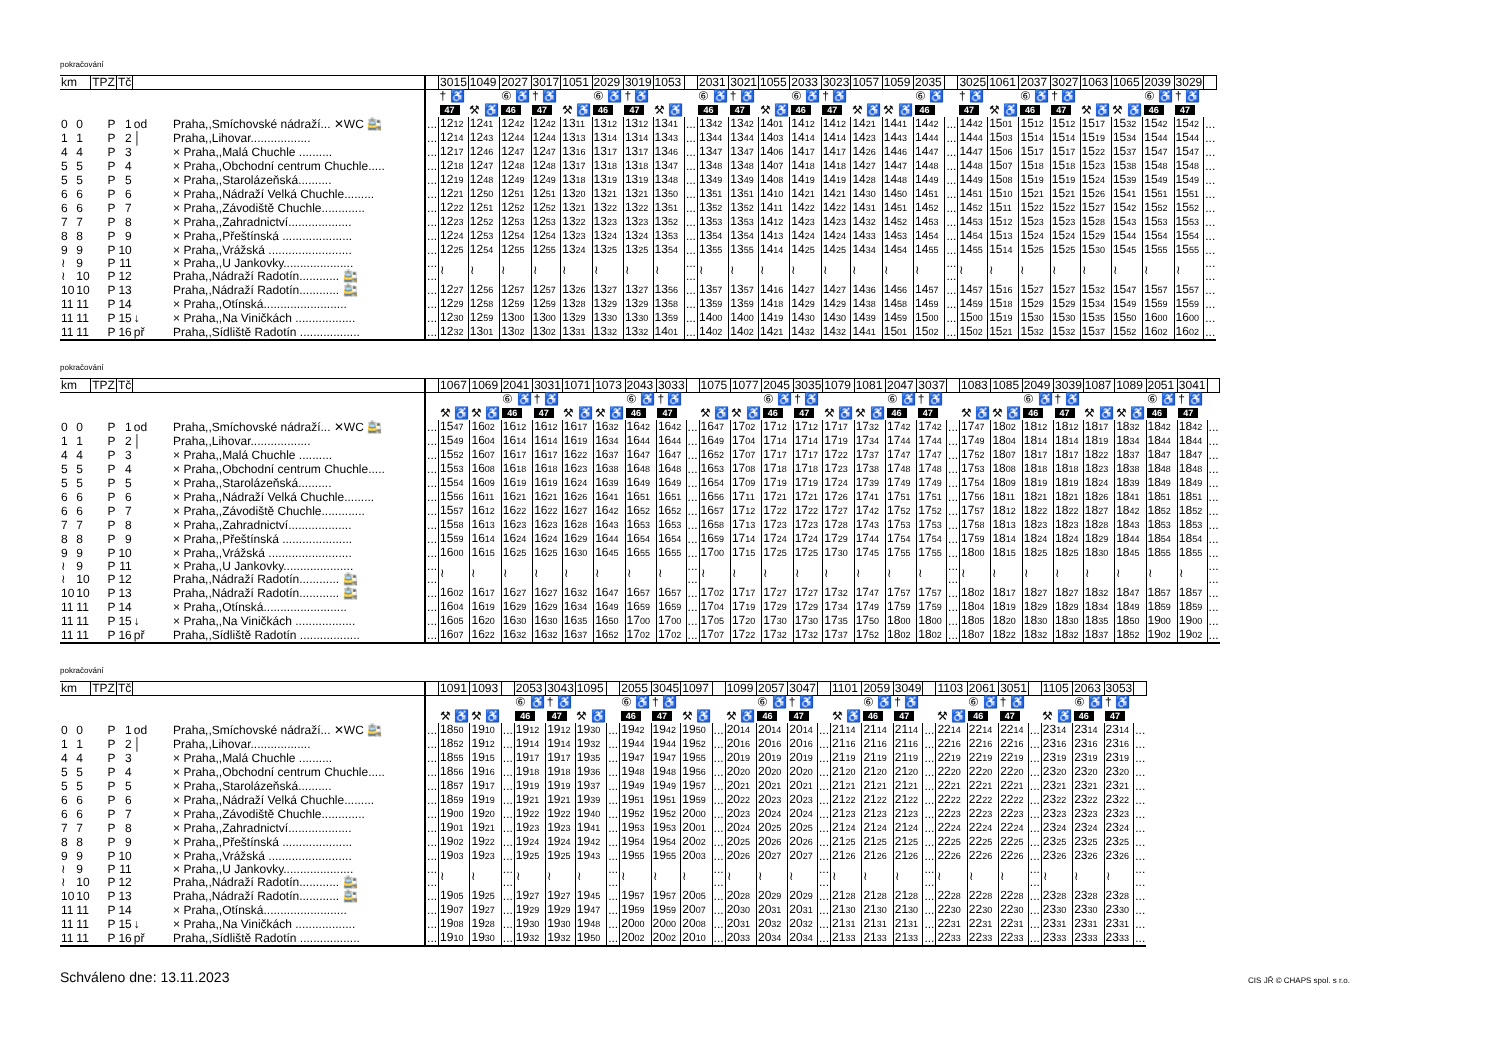pokračování
| km | | TPZ | Tč | | | | 3015 | 1049 | 2027 | 3017 | 1051 | 2029 | 3019 | 1053 | | 2031 | 3021 | 1055 | 2033 | 3023 | 1057 | 1059 | 2035 | | 3025 | 1061 | 2037 | 3027 | 1063 | 1065 | 2039 | 3029 | |
| --- | --- | --- | --- | --- | --- | --- | --- | --- | --- | --- | --- | --- | --- | --- | --- | --- | --- | --- | --- | --- | --- | --- | --- | --- | --- | --- | --- | --- | --- | --- | --- | --- | --- |
| | | | | | | | † ♿ | | ⑥ ♿ | † ♿ | | ⑥ ♿ | † ♿ | | | ⑥ ♿ | † ♿ | | ⑥ ♿ | † ♿ | | | ⑥ ♿ | | † ♿ | | ⑥ ♿ | † ♿ | | | ⑥ ♿ | † ♿ | |
| | | | | | | | 47 | ⚒ ♿ | 46 | 47 | ⚒ ♿ | 46 | 47 | ⚒ ♿ | | 46 | 47 | ⚒ ♿ | 46 | 47 | ⚒ ♿ | ⚒ ♿ | 46 | | 47 | ⚒ ♿ | 46 | 47 | ⚒ ♿ | ⚒ ♿ | 46 | 47 | |
| 0 | 0 | P | 1 | od | Praha,,Smíchovské nádraží... ✕WC 🚉 | ... | 12 12 | 12 41 | 12 42 | 12 42 | 13 11 | 13 12 | 13 12 | 13 41 | ... | 13 42 | 13 42 | 14 01 | 14 12 | 14 12 | 14 21 | 14 41 | 14 42 | ... | 14 42 | 15 01 | 15 12 | 15 12 | 15 17 | 15 32 | 15 42 | 15 42 | ... |
| 1 | 1 | P | 2 | │ | Praha,,Lihovar.................. | ... | 12 14 | 12 43 | 12 44 | 12 44 | 13 13 | 13 14 | 13 14 | 13 43 | ... | 13 44 | 13 44 | 14 03 | 14 14 | 14 14 | 14 23 | 14 43 | 14 44 | ... | 14 44 | 15 03 | 15 14 | 15 14 | 15 19 | 15 34 | 15 44 | 15 44 | ... |
| 4 | 4 | P | 3 | | × Praha,,Malá Chuchle .......... | ... | 12 17 | 12 46 | 12 47 | 12 47 | 13 16 | 13 17 | 13 17 | 13 46 | ... | 13 47 | 13 47 | 14 06 | 14 17 | 14 17 | 14 26 | 14 46 | 14 47 | ... | 14 47 | 15 06 | 15 17 | 15 17 | 15 22 | 15 37 | 15 47 | 15 47 | ... |
| 5 | 5 | P | 4 | | × Praha,,Obchodní centrum Chuchle..... | ... | 12 18 | 12 47 | 12 48 | 12 48 | 13 17 | 13 18 | 13 18 | 13 47 | ... | 13 48 | 13 48 | 14 07 | 14 18 | 14 18 | 14 27 | 14 47 | 14 48 | ... | 14 48 | 15 07 | 15 18 | 15 18 | 15 23 | 15 38 | 15 48 | 15 48 | ... |
| 5 | 5 | P | 5 | | × Praha,,Starolázeňská.......... | ... | 12 19 | 12 48 | 12 49 | 12 49 | 13 18 | 13 19 | 13 19 | 13 48 | ... | 13 49 | 13 49 | 14 08 | 14 19 | 14 19 | 14 28 | 14 48 | 14 49 | ... | 14 49 | 15 08 | 15 19 | 15 19 | 15 24 | 15 39 | 15 49 | 15 49 | ... |
| 6 | 6 | P | 6 | | × Praha,,Nádraží Velká Chuchle......... | ... | 12 21 | 12 50 | 12 51 | 12 51 | 13 20 | 13 21 | 13 21 | 13 50 | ... | 13 51 | 13 51 | 14 10 | 14 21 | 14 21 | 14 30 | 14 50 | 14 51 | ... | 14 51 | 15 10 | 15 21 | 15 21 | 15 26 | 15 41 | 15 51 | 15 51 | ... |
| 6 | 6 | P | 7 | | × Praha,,Závodiště Chuchle............. | ... | 12 22 | 12 51 | 12 52 | 12 52 | 13 21 | 13 22 | 13 22 | 13 51 | ... | 13 52 | 13 52 | 14 11 | 14 22 | 14 22 | 14 31 | 14 51 | 14 52 | ... | 14 52 | 15 11 | 15 22 | 15 22 | 15 27 | 15 42 | 15 52 | 15 52 | ... |
| 7 | 7 | P | 8 | | × Praha,,Zahradnictví................... | ... | 12 23 | 12 52 | 12 53 | 12 53 | 13 22 | 13 23 | 13 23 | 13 52 | ... | 13 53 | 13 53 | 14 12 | 14 23 | 14 23 | 14 32 | 14 52 | 14 53 | ... | 14 53 | 15 12 | 15 23 | 15 23 | 15 28 | 15 43 | 15 53 | 15 53 | ... |
| 8 | 8 | P | 9 | | × Praha,,Přeštínská ..................... | ... | 12 24 | 12 53 | 12 54 | 12 54 | 13 23 | 13 24 | 13 24 | 13 53 | ... | 13 54 | 13 54 | 14 13 | 14 24 | 14 24 | 14 33 | 14 53 | 14 54 | ... | 14 54 | 15 13 | 15 24 | 15 24 | 15 29 | 15 44 | 15 54 | 15 54 | ... |
| 9 | 9 | P | 10 | | × Praha,,Vrážská ......................... | ... | 12 25 | 12 54 | 12 55 | 12 55 | 13 24 | 13 25 | 13 25 | 13 54 | ... | 13 55 | 13 55 | 14 14 | 14 25 | 14 25 | 14 34 | 14 54 | 14 55 | ... | 14 55 | 15 14 | 15 25 | 15 25 | 15 30 | 15 45 | 15 55 | 15 55 | ... |
| ≀ | 9 | P | 11 | | × Praha,,U Jankovky..................... | ... | ≀ | ≀ | ≀ | ≀ | ≀ | ≀ | ≀ | ≀ | ... | ≀ | ≀ | ≀ | ≀ | ≀ | ≀ | ≀ | ≀ | ... | ≀ | ≀ | ≀ | ≀ | ≀ | ≀ | ≀ | ≀ | ... |
| ≀ | 10 | P | 12 | | Praha,,Nádraží Radotín............ 🚉 | ... | | | | | | | | | ... | | | | | | | | | ... | | | | | | | | | ... |
| 10 | 10 | P | 13 | | Praha,,Nádraží Radotín............ 🚉 | ... | 12 27 | 12 56 | 12 57 | 12 57 | 13 26 | 13 27 | 13 27 | 13 56 | ... | 13 57 | 13 57 | 14 16 | 14 27 | 14 27 | 14 36 | 14 56 | 14 57 | ... | 14 57 | 15 16 | 15 27 | 15 27 | 15 32 | 15 47 | 15 57 | 15 57 | ... |
| 11 | 11 | P | 14 | | × Praha,,Otínská......................... | ... | 12 29 | 12 58 | 12 59 | 12 59 | 13 28 | 13 29 | 13 29 | 13 58 | ... | 13 59 | 13 59 | 14 18 | 14 29 | 14 29 | 14 38 | 14 58 | 14 59 | ... | 14 59 | 15 18 | 15 29 | 15 29 | 15 34 | 15 49 | 15 59 | 15 59 | ... |
| 11 | 11 | P | 15 | ↓ | × Praha,,Na Viničkách .................. | ... | 12 30 | 12 59 | 13 00 | 13 00 | 13 29 | 13 30 | 13 30 | 13 59 | ... | 14 00 | 14 00 | 14 19 | 14 30 | 14 30 | 14 39 | 14 59 | 15 00 | ... | 15 00 | 15 19 | 15 30 | 15 30 | 15 35 | 15 50 | 16 00 | 16 00 | ... |
| 11 | 11 | P | 16 | př | Praha,,Sídliště Radotín .................. | ... | 12 32 | 13 01 | 13 02 | 13 02 | 13 31 | 13 32 | 13 32 | 14 01 | ... | 14 02 | 14 02 | 14 21 | 14 32 | 14 32 | 14 41 | 15 01 | 15 02 | ... | 15 02 | 15 21 | 15 32 | 15 32 | 15 37 | 15 52 | 16 02 | 16 02 | ... |
pokračování
| km | | TPZ | Tč | | | | 1067 | 1069 | 2041 | 3031 | 1071 | 1073 | 2043 | 3033 | | 1075 | 1077 | 2045 | 3035 | 1079 | 1081 | 2047 | 3037 | | 1083 | 1085 | 2049 | 3039 | 1087 | 1089 | 2051 | 3041 | |
| --- | --- | --- | --- | --- | --- | --- | --- | --- | --- | --- | --- | --- | --- | --- | --- | --- | --- | --- | --- | --- | --- | --- | --- | --- | --- | --- | --- | --- | --- | --- | --- | --- | --- |
| | | | | | | | | | ⑥ ♿ | † ♿ | | | ⑥ ♿ | † ♿ | | | | ⑥ ♿ | † ♿ | | | ⑥ ♿ | † ♿ | | | | ⑥ ♿ | † ♿ | | | ⑥ ♿ | † ♿ | |
| | | | | | | | ⚒ ♿ | ⚒ ♿ | 46 | 47 | ⚒ ♿ | ⚒ ♿ | 46 | 47 | | ⚒ ♿ | ⚒ ♿ | 46 | 47 | ⚒ ♿ | ⚒ ♿ | 46 | 47 | | ⚒ ♿ | ⚒ ♿ | 46 | 47 | ⚒ ♿ | ⚒ ♿ | 46 | 47 | |
| 0 | 0 | P | 1 | od | Praha,,Smíchovské nádraží... ✕WC 🚉 | ... | 15 47 | 16 02 | 16 12 | 16 12 | 16 17 | 16 32 | 16 42 | 16 42 | ... | 16 47 | 17 02 | 17 12 | 17 12 | 17 17 | 17 32 | 17 42 | 17 42 | ... | 17 47 | 18 02 | 18 12 | 18 12 | 18 17 | 18 32 | 18 42 | 18 42 | ... |
| 1 | 1 | P | 2 | │ | Praha,,Lihovar.................. | ... | 15 49 | 16 04 | 16 14 | 16 14 | 16 19 | 16 34 | 16 44 | 16 44 | ... | 16 49 | 17 04 | 17 14 | 17 14 | 17 19 | 17 34 | 17 44 | 17 44 | ... | 17 49 | 18 04 | 18 14 | 18 14 | 18 19 | 18 34 | 18 44 | 18 44 | ... |
| 4 | 4 | P | 3 | | × Praha,,Malá Chuchle .......... | ... | 15 52 | 16 07 | 16 17 | 16 17 | 16 22 | 16 37 | 16 47 | 16 47 | ... | 16 52 | 17 07 | 17 17 | 17 17 | 17 22 | 17 37 | 17 47 | 17 47 | ... | 17 52 | 18 07 | 18 17 | 18 17 | 18 22 | 18 37 | 18 47 | 18 47 | ... |
| 5 | 5 | P | 4 | | × Praha,,Obchodní centrum Chuchle..... | ... | 15 53 | 16 08 | 16 18 | 16 18 | 16 23 | 16 38 | 16 48 | 16 48 | ... | 16 53 | 17 08 | 17 18 | 17 18 | 17 23 | 17 38 | 17 48 | 17 48 | ... | 17 53 | 18 08 | 18 18 | 18 18 | 18 23 | 18 38 | 18 48 | 18 48 | ... |
| 5 | 5 | P | 5 | | × Praha,,Starolázeňská.......... | ... | 15 54 | 16 09 | 16 19 | 16 19 | 16 24 | 16 39 | 16 49 | 16 49 | ... | 16 54 | 17 09 | 17 19 | 17 19 | 17 24 | 17 39 | 17 49 | 17 49 | ... | 17 54 | 18 09 | 18 19 | 18 19 | 18 24 | 18 39 | 18 49 | 18 49 | ... |
| 6 | 6 | P | 6 | | × Praha,,Nádraží Velká Chuchle......... | ... | 15 56 | 16 11 | 16 21 | 16 21 | 16 26 | 16 41 | 16 51 | 16 51 | ... | 16 56 | 17 11 | 17 21 | 17 21 | 17 26 | 17 41 | 17 51 | 17 51 | ... | 17 56 | 18 11 | 18 21 | 18 21 | 18 26 | 18 41 | 18 51 | 18 51 | ... |
| 6 | 6 | P | 7 | | × Praha,,Závodiště Chuchle............. | ... | 15 57 | 16 12 | 16 22 | 16 22 | 16 27 | 16 42 | 16 52 | 16 52 | ... | 16 57 | 17 12 | 17 22 | 17 22 | 17 27 | 17 42 | 17 52 | 17 52 | ... | 17 57 | 18 12 | 18 22 | 18 22 | 18 27 | 18 42 | 18 52 | 18 52 | ... |
| 7 | 7 | P | 8 | | × Praha,,Zahradnictví................... | ... | 15 58 | 16 13 | 16 23 | 16 23 | 16 28 | 16 43 | 16 53 | 16 53 | ... | 16 58 | 17 13 | 17 23 | 17 23 | 17 28 | 17 43 | 17 53 | 17 53 | ... | 17 58 | 18 13 | 18 23 | 18 23 | 18 28 | 18 43 | 18 53 | 18 53 | ... |
| 8 | 8 | P | 9 | | × Praha,,Přeštínská ..................... | ... | 15 59 | 16 14 | 16 24 | 16 24 | 16 29 | 16 44 | 16 54 | 16 54 | ... | 16 59 | 17 14 | 17 24 | 17 24 | 17 29 | 17 44 | 17 54 | 17 54 | ... | 17 59 | 18 14 | 18 24 | 18 24 | 18 29 | 18 44 | 18 54 | 18 54 | ... |
| 9 | 9 | P | 10 | | × Praha,,Vrážská ......................... | ... | 16 00 | 16 15 | 16 25 | 16 25 | 16 30 | 16 45 | 16 55 | 16 55 | ... | 17 00 | 17 15 | 17 25 | 17 25 | 17 30 | 17 45 | 17 55 | 17 55 | ... | 18 00 | 18 15 | 18 25 | 18 25 | 18 30 | 18 45 | 18 55 | 18 55 | ... |
| ≀ | 9 | P | 11 | | × Praha,,U Jankovky..................... | ... | ≀ | ≀ | ≀ | ≀ | ≀ | ≀ | ≀ | ≀ | ... | ≀ | ≀ | ≀ | ≀ | ≀ | ≀ | ≀ | ≀ | ... | ≀ | ≀ | ≀ | ≀ | ≀ | ≀ | ≀ | ≀ | ... |
| ≀ | 10 | P | 12 | | Praha,,Nádraží Radotín............ 🚉 | ... | | | | | | | | | ... | | | | | | | | | ... | | | | | | | | | ... |
| 10 | 10 | P | 13 | | Praha,,Nádraží Radotín............ 🚉 | ... | 16 02 | 16 17 | 16 27 | 16 27 | 16 32 | 16 47 | 16 57 | 16 57 | ... | 17 02 | 17 17 | 17 27 | 17 27 | 17 32 | 17 47 | 17 57 | 17 57 | ... | 18 02 | 18 17 | 18 27 | 18 27 | 18 32 | 18 47 | 18 57 | 18 57 | ... |
| 11 | 11 | P | 14 | | × Praha,,Otínská......................... | ... | 16 04 | 16 19 | 16 29 | 16 29 | 16 34 | 16 49 | 16 59 | 16 59 | ... | 17 04 | 17 19 | 17 29 | 17 29 | 17 34 | 17 49 | 17 59 | 17 59 | ... | 18 04 | 18 19 | 18 29 | 18 29 | 18 34 | 18 49 | 18 59 | 18 59 | ... |
| 11 | 11 | P | 15 | ↓ | × Praha,,Na Viničkách .................. | ... | 16 05 | 16 20 | 16 30 | 16 30 | 16 35 | 16 50 | 17 00 | 17 00 | ... | 17 05 | 17 20 | 17 30 | 17 30 | 17 35 | 17 50 | 18 00 | 18 00 | ... | 18 05 | 18 20 | 18 30 | 18 30 | 18 35 | 18 50 | 19 00 | 19 00 | ... |
| 11 | 11 | P | 16 | př | Praha,,Sídliště Radotín .................. | ... | 16 07 | 16 22 | 16 32 | 16 32 | 16 37 | 16 52 | 17 02 | 17 02 | ... | 17 07 | 17 22 | 17 32 | 17 32 | 17 37 | 17 52 | 18 02 | 18 02 | ... | 18 07 | 18 22 | 18 32 | 18 32 | 18 37 | 18 52 | 19 02 | 19 02 | ... |
pokračování
| km | | TPZ | Tč | | | | 1091 | 1093 | | 2053 | 3043 | 1095 | | 2055 | 3045 | 1097 | | 1099 | 2057 | 3047 | | 1101 | 2059 | 3049 | | 1103 | 2061 | 3051 | | 1105 | 2063 | 3053 | |
| --- | --- | --- | --- | --- | --- | --- | --- | --- | --- | --- | --- | --- | --- | --- | --- | --- | --- | --- | --- | --- | --- | --- | --- | --- | --- | --- | --- | --- | --- | --- | --- | --- | --- |
| | | | | | | | | | | ⑥ ♿ | † ♿ | | | ⑥ ♿ | † ♿ | | | | ⑥ ♿ | † ♿ | | | ⑥ ♿ | † ♿ | | | ⑥ ♿ | † ♿ | | | ⑥ ♿ | † ♿ | |
| | | | | | | | ⚒ ♿ | ⚒ ♿ | | 46 | 47 | ⚒ ♿ | | 46 | 47 | ⚒ ♿ | | ⚒ ♿ | 46 | 47 | | ⚒ ♿ | 46 | 47 | | ⚒ ♿ | 46 | 47 | | ⚒ ♿ | 46 | 47 | |
| 0 | 0 | P | 1 | od | Praha,,Smíchovské nádraží... ✕WC 🚉 | ... | 18 50 | 19 10 | ... | 19 12 | 19 12 | 19 30 | ... | 19 42 | 19 42 | 19 50 | ... | 20 14 | 20 14 | 20 14 | ... | 21 14 | 21 14 | 21 14 | ... | 22 14 | 22 14 | 22 14 | ... | 23 14 | 23 14 | 23 14 | ... |
| 1 | 1 | P | 2 | │ | Praha,,Lihovar.................. | ... | 18 52 | 19 12 | ... | 19 14 | 19 14 | 19 32 | ... | 19 44 | 19 44 | 19 52 | ... | 20 16 | 20 16 | 20 16 | ... | 21 16 | 21 16 | 21 16 | ... | 22 16 | 22 16 | 22 16 | ... | 23 16 | 23 16 | 23 16 | ... |
| 4 | 4 | P | 3 | | × Praha,,Malá Chuchle .......... | ... | 18 55 | 19 15 | ... | 19 17 | 19 17 | 19 35 | ... | 19 47 | 19 47 | 19 55 | ... | 20 19 | 20 19 | 20 19 | ... | 21 19 | 21 19 | 21 19 | ... | 22 19 | 22 19 | 22 19 | ... | 23 19 | 23 19 | 23 19 | ... |
| 5 | 5 | P | 4 | | × Praha,,Obchodní centrum Chuchle..... | ... | 18 56 | 19 16 | ... | 19 18 | 19 18 | 19 36 | ... | 19 48 | 19 48 | 19 56 | ... | 20 20 | 20 20 | 20 20 | ... | 21 20 | 21 20 | 21 20 | ... | 22 20 | 22 20 | 22 20 | ... | 23 20 | 23 20 | 23 20 | ... |
| 5 | 5 | P | 5 | | × Praha,,Starolázeňská.......... | ... | 18 57 | 19 17 | ... | 19 19 | 19 19 | 19 37 | ... | 19 49 | 19 49 | 19 57 | ... | 20 21 | 20 21 | 20 21 | ... | 21 21 | 21 21 | 21 21 | ... | 22 21 | 22 21 | 22 21 | ... | 23 21 | 23 21 | 23 21 | ... |
| 6 | 6 | P | 6 | | × Praha,,Nádraží Velká Chuchle......... | ... | 18 59 | 19 19 | ... | 19 21 | 19 21 | 19 39 | ... | 19 51 | 19 51 | 19 59 | ... | 20 22 | 20 23 | 20 23 | ... | 21 22 | 21 22 | 21 22 | ... | 22 22 | 22 22 | 22 22 | ... | 23 22 | 23 22 | 23 22 | ... |
| 6 | 6 | P | 7 | | × Praha,,Závodiště Chuchle............. | ... | 19 00 | 19 20 | ... | 19 22 | 19 22 | 19 40 | ... | 19 52 | 19 52 | 20 00 | ... | 20 23 | 20 24 | 20 24 | ... | 21 23 | 21 23 | 21 23 | ... | 22 23 | 22 23 | 22 23 | ... | 23 23 | 23 23 | 23 23 | ... |
| 7 | 7 | P | 8 | | × Praha,,Zahradnictví................... | ... | 19 01 | 19 21 | ... | 19 23 | 19 23 | 19 41 | ... | 19 53 | 19 53 | 20 01 | ... | 20 24 | 20 25 | 20 25 | ... | 21 24 | 21 24 | 21 24 | ... | 22 24 | 22 24 | 22 24 | ... | 23 24 | 23 24 | 23 24 | ... |
| 8 | 8 | P | 9 | | × Praha,,Přeštínská ..................... | ... | 19 02 | 19 22 | ... | 19 24 | 19 24 | 19 42 | ... | 19 54 | 19 54 | 20 02 | ... | 20 25 | 20 26 | 20 26 | ... | 21 25 | 21 25 | 21 25 | ... | 22 25 | 22 25 | 22 25 | ... | 23 25 | 23 25 | 23 25 | ... |
| 9 | 9 | P | 10 | | × Praha,,Vrážská ......................... | ... | 19 03 | 19 23 | ... | 19 25 | 19 25 | 19 43 | ... | 19 55 | 19 55 | 20 03 | ... | 20 26 | 20 27 | 20 27 | ... | 21 26 | 21 26 | 21 26 | ... | 22 26 | 22 26 | 22 26 | ... | 23 26 | 23 26 | 23 26 | ... |
| ≀ | 9 | P | 11 | | × Praha,,U Jankovky..................... | ... | ≀ | ≀ | ... | ≀ | ≀ | ≀ | ... | ≀ | ≀ | ≀ | ... | ≀ | ≀ | ≀ | ... | ≀ | ≀ | ≀ | ... | ≀ | ≀ | ≀ | ... | ≀ | ≀ | ≀ | ... |
| ≀ | 10 | P | 12 | | Praha,,Nádraží Radotín............ 🚉 | ... | | | ... | | | | ... | | | | ... | | | | ... | | | | ... | | | | ... | | | | ... |
| 10 | 10 | P | 13 | | Praha,,Nádraží Radotín............ 🚉 | ... | 19 05 | 19 25 | ... | 19 27 | 19 27 | 19 45 | ... | 19 57 | 19 57 | 20 05 | ... | 20 28 | 20 29 | 20 29 | ... | 21 28 | 21 28 | 21 28 | ... | 22 28 | 22 28 | 22 28 | ... | 23 28 | 23 28 | 23 28 | ... |
| 11 | 11 | P | 14 | | × Praha,,Otínská......................... | ... | 19 07 | 19 27 | ... | 19 29 | 19 29 | 19 47 | ... | 19 59 | 19 59 | 20 07 | ... | 20 30 | 20 31 | 20 31 | ... | 21 30 | 21 30 | 21 30 | ... | 22 30 | 22 30 | 22 30 | ... | 23 30 | 23 30 | 23 30 | ... |
| 11 | 11 | P | 15 | ↓ | × Praha,,Na Viničkách .................. | ... | 19 08 | 19 28 | ... | 19 30 | 19 30 | 19 48 | ... | 20 00 | 20 00 | 20 08 | ... | 20 31 | 20 32 | 20 32 | ... | 21 31 | 21 31 | 21 31 | ... | 22 31 | 22 31 | 22 31 | ... | 23 31 | 23 31 | 23 31 | ... |
| 11 | 11 | P | 16 | př | Praha,,Sídliště Radotín .................. | ... | 19 10 | 19 30 | ... | 19 32 | 19 32 | 19 50 | ... | 20 02 | 20 02 | 20 10 | ... | 20 33 | 20 34 | 20 34 | ... | 21 33 | 21 33 | 21 33 | ... | 22 33 | 22 33 | 22 33 | ... | 23 33 | 23 33 | 23 33 | ... |
Schváleno dne: 13.11.2023 CIS JŘ © CHAPS spol. s r.o.